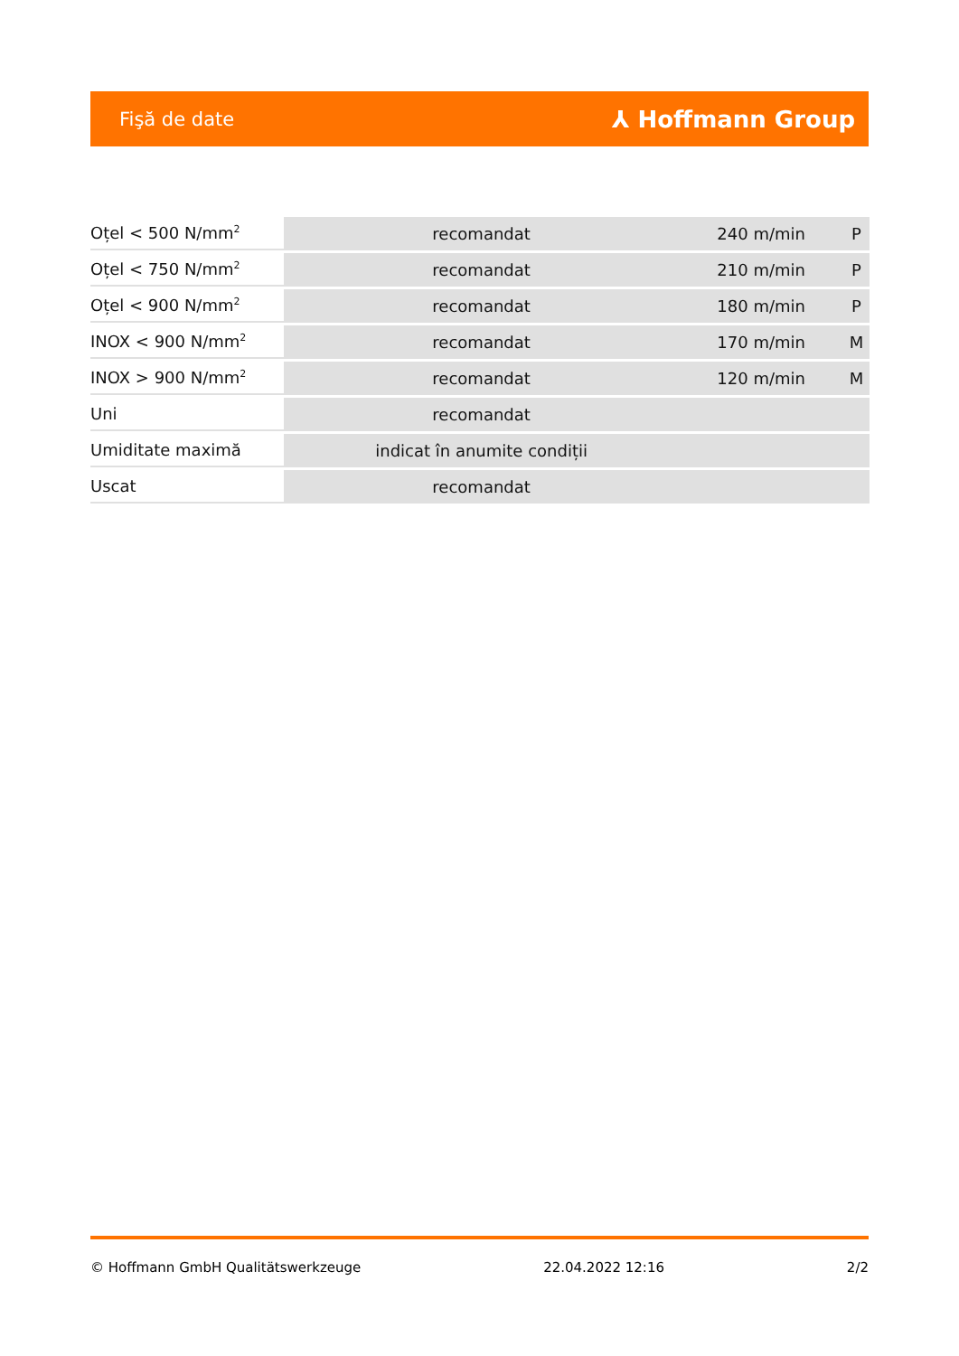Fişă de date ⅄ Hoffmann Group
| Oțel < 500 N/mm<sup>2</sup> | recomandat | 240 m/min | P |
| Oțel < 750 N/mm<sup>2</sup> | recomandat | 210 m/min | P |
| Oțel < 900 N/mm<sup>2</sup> | recomandat | 180 m/min | P |
| INOX < 900 N/mm<sup>2</sup> | recomandat | 170 m/min | M |
| INOX > 900 N/mm<sup>2</sup> | recomandat | 120 m/min | M |
| Uni | recomandat | | |
| Umiditate maximă | indicat în anumite condiții | | |
| Uscat | recomandat | | |
© Hoffmann GmbH Qualitätswerkzeuge 22.04.2022 12:16 2/2